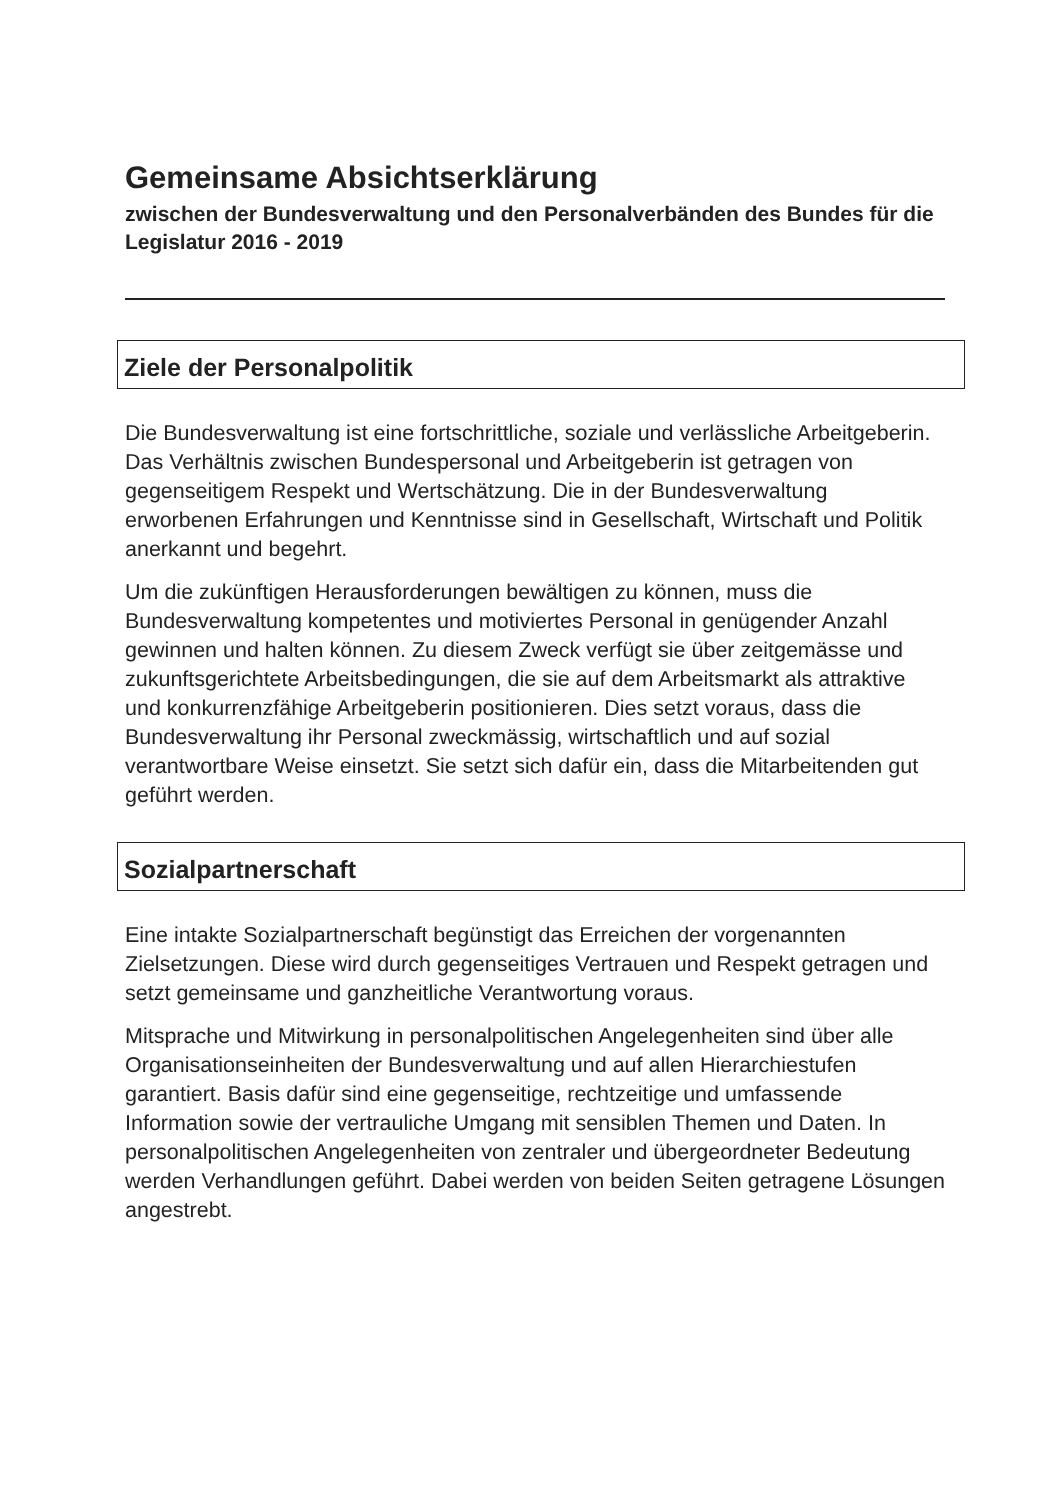Gemeinsame Absichtserklärung
zwischen der Bundesverwaltung und den Personalverbänden des Bundes für die Legislatur 2016 - 2019
Ziele der Personalpolitik
Die Bundesverwaltung ist eine fortschrittliche, soziale und verlässliche Arbeitgeberin. Das Verhältnis zwischen Bundespersonal und Arbeitgeberin ist getragen von gegenseitigem Respekt und Wertschätzung. Die in der Bundesverwaltung erworbenen Erfahrungen und Kenntnisse sind in Gesellschaft, Wirtschaft und Politik anerkannt und begehrt.
Um die zukünftigen Herausforderungen bewältigen zu können, muss die Bundesverwaltung kompetentes und motiviertes Personal in genügender Anzahl gewinnen und halten können. Zu diesem Zweck verfügt sie über zeitgemässe und zukunftsgerichtete Arbeitsbedingungen, die sie auf dem Arbeitsmarkt als attraktive und konkurrenzfähige Arbeitgeberin positionieren. Dies setzt voraus, dass die Bundesverwaltung ihr Personal zweckmässig, wirtschaftlich und auf sozial verantwortbare Weise einsetzt. Sie setzt sich dafür ein, dass die Mitarbeitenden gut geführt werden.
Sozialpartnerschaft
Eine intakte Sozialpartnerschaft begünstigt das Erreichen der vorgenannten Zielsetzungen. Diese wird durch gegenseitiges Vertrauen und Respekt getragen und setzt gemeinsame und ganzheitliche Verantwortung voraus.
Mitsprache und Mitwirkung in personalpolitischen Angelegenheiten sind über alle Organisationseinheiten der Bundesverwaltung und auf allen Hierarchiestufen garantiert. Basis dafür sind eine gegenseitige, rechtzeitige und umfassende Information sowie der vertrauliche Umgang mit sensiblen Themen und Daten. In personalpolitischen Angelegenheiten von zentraler und übergeordneter Bedeutung werden Verhandlungen geführt. Dabei werden von beiden Seiten getragene Lösungen angestrebt.